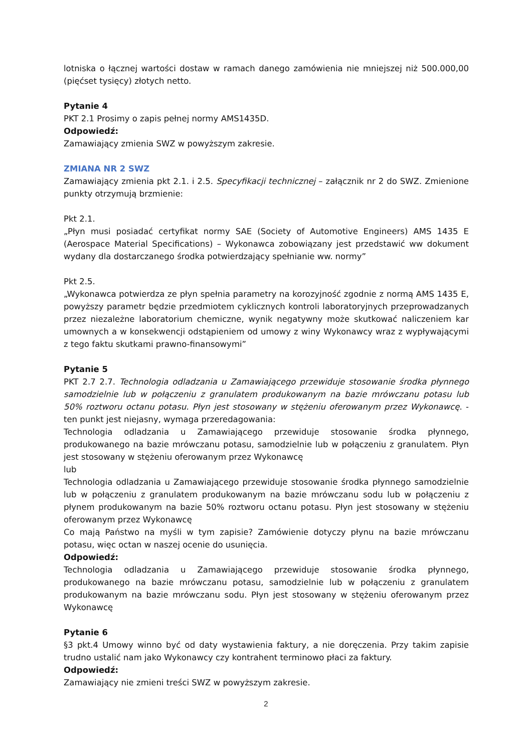lotniska o łącznej wartości dostaw w ramach danego zamówienia nie mniejszej niż 500.000,00 (pięćset tysięcy) złotych netto.
Pytanie 4
PKT 2.1 Prosimy o zapis pełnej normy AMS1435D.
Odpowiedź:
Zamawiający zmienia SWZ w powyższym zakresie.
ZMIANA NR 2 SWZ
Zamawiający zmienia pkt 2.1. i 2.5. Specyfikacji technicznej – załącznik nr 2 do SWZ. Zmienione punkty otrzymują brzmienie:
Pkt 2.1.
„Płyn musi posiadać certyfikat normy SAE (Society of Automotive Engineers) AMS 1435 E (Aerospace Material Specifications) – Wykonawca zobowiązany jest przedstawić ww dokument wydany dla dostarczanego środka potwierdzający spełnianie ww. normy”
Pkt 2.5.
„Wykonawca potwierdza ze płyn spełnia parametry na korozyjność zgodnie z normą AMS 1435 E, powyższy parametr będzie przedmiotem cyklicznych kontroli laboratoryjnych przeprowadzanych przez niezależne laboratorium chemiczne, wynik negatywny może skutkować naliczeniem kar umownych a w konsekwencji odstąpieniem od umowy z winy Wykonawcy wraz z wypływającymi z tego faktu skutkami prawno-finansowymi”
Pytanie 5
PKT 2.7 2.7. Technologia odladzania u Zamawiającego przewiduje stosowanie środka płynnego samodzielnie lub w połączeniu z granulatem produkowanym na bazie mrówczanu potasu lub 50% roztworu octanu potasu. Płyn jest stosowany w stężeniu oferowanym przez Wykonawcę. - ten punkt jest niejasny, wymaga przeredagowania:
Technologia odladzania u Zamawiającego przewiduje stosowanie środka płynnego, produkowanego na bazie mrówczanu potasu, samodzielnie lub w połączeniu z granulatem. Płyn jest stosowany w stężeniu oferowanym przez Wykonawcę
lub
Technologia odladzania u Zamawiającego przewiduje stosowanie środka płynnego samodzielnie lub w połączeniu z granulatem produkowanym na bazie mrówczanu sodu lub w połączeniu z płynem produkowanym na bazie 50% roztworu octanu potasu. Płyn jest stosowany w stężeniu oferowanym przez Wykonawcę
Co mają Państwo na myśli w tym zapisie? Zamówienie dotyczy płynu na bazie mrówczanu potasu, więc octan w naszej ocenie do usunięcia.
Odpowiedź:
Technologia odladzania u Zamawiającego przewiduje stosowanie środka płynnego, produkowanego na bazie mrówczanu potasu, samodzielnie lub w połączeniu z granulatem produkowanym na bazie mrówczanu sodu. Płyn jest stosowany w stężeniu oferowanym przez Wykonawcę
Pytanie 6
§3 pkt.4 Umowy winno być od daty wystawienia faktury, a nie doręczenia. Przy takim zapisie trudno ustalić nam jako Wykonawcy czy kontrahent terminowo płaci za faktury.
Odpowiedź:
Zamawiający nie zmieni treści SWZ w powyższym zakresie.
2